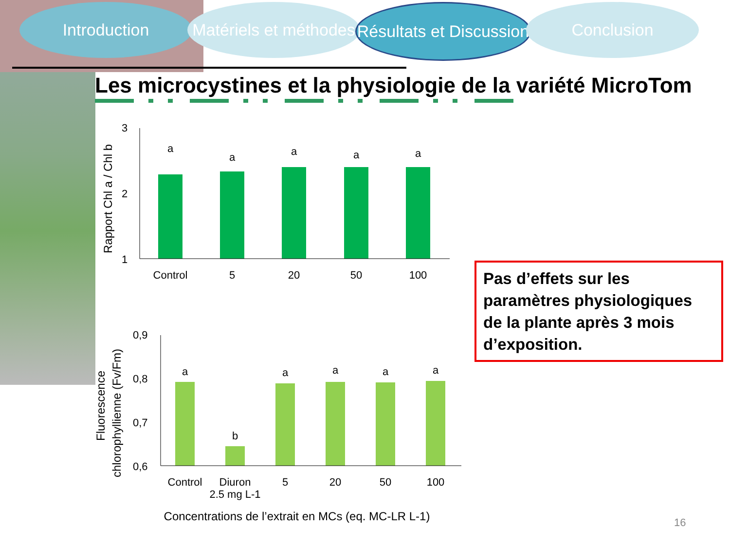Introduction Matériels et méthodes
Résultats et Discussion
Conclusion
Les microcystines et la physiologie de la variété MicroTom
3
2
1
Control
5
20
50
100
a
a
a
a
a
Rapport Chl a / Chl b
0,9
0,8
0,7
0,6
Control
Diuron
2.5 mg L-1
5
20
50
100
a
b
a
a
a
a
Concentrations de l’extrait en MCs (eq. MC-LR L-1)
Fluorescence
chlorophyllienne (Fv/Fm)
Pas d’effets sur les paramètres physiologiques de la plante après 3 mois d’exposition.
16